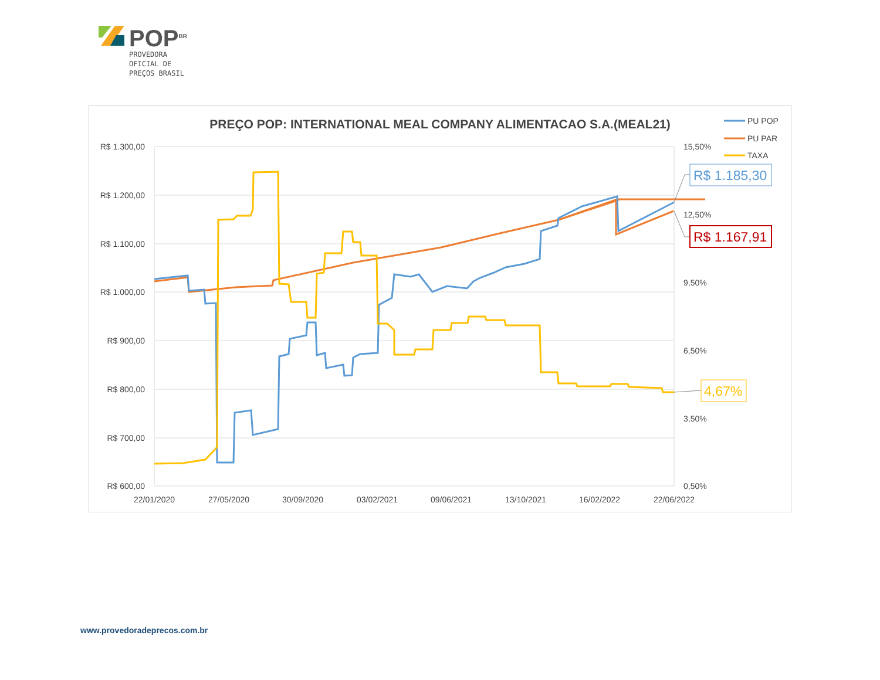POP<sup>BR</sup>
PROVEDORA
OFICIAL DE
PREÇOS BRASIL
PREÇO POP: INTERNATIONAL MEAL COMPANY ALIMENTACAO S.A.(MEAL21)
R$ 1.300,00
R$ 1.200,00
R$ 1.100,00
R$ 1.000,00
R$ 900,00
R$ 800,00
R$ 700,00
R$ 600,00
15,50%
12,50%
9,50%
6,50%
3,50%
0,50%
22/01/2020
27/05/2020
30/09/2020
03/02/2021
09/06/2021
13/10/2021
16/02/2022
22/06/2022
PU POP
PU PAR
TAXA
R$ 1.185,30
R$ 1.167,91
4,67%
www.provedoradeprecos.com.br